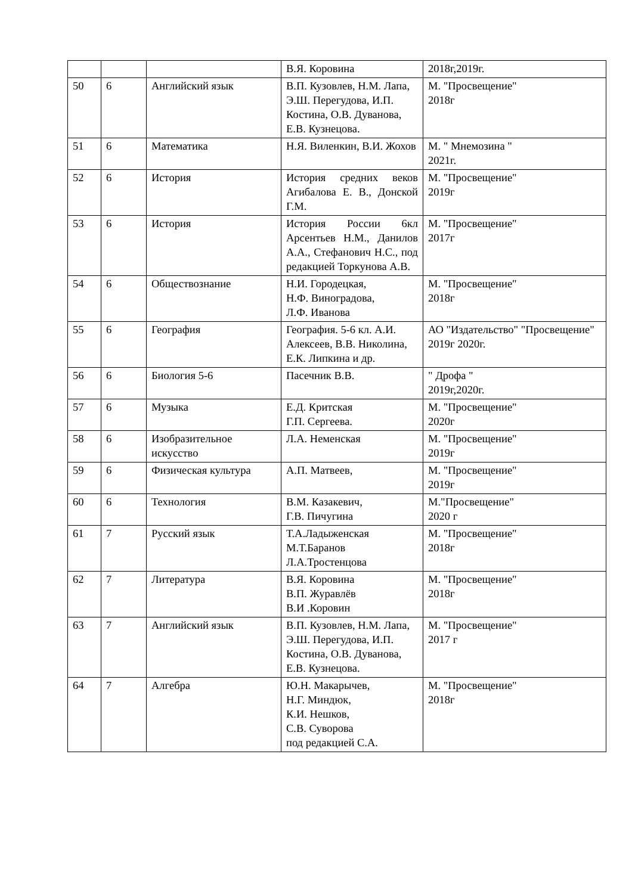| | | | В.Я. Коровина | 2018г,2019г. |
| 50 | 6 | Английский язык | В.П. Кузовлев, Н.М. Лапа, Э.Ш. Перегудова, И.П. Костина, О.В. Дуванова, Е.В. Кузнецова. | М. "Просвещение" 2018г |
| 51 | 6 | Математика | Н.Я. Виленкин, В.И. Жохов | М. " Мнемозина " 2021г. |
| 52 | 6 | История | История средних веков Агибалова Е. В., Донской Г.М. | М. "Просвещение" 2019г |
| 53 | 6 | История | История России 6кл Арсентьев Н.М., Данилов А.А., Стефанович Н.С., под редакцией Торкунова А.В. | М. "Просвещение" 2017г |
| 54 | 6 | Обществознание | Н.И. Городецкая, Н.Ф. Виноградова, Л.Ф. Иванова | М. "Просвещение" 2018г |
| 55 | 6 | География | География. 5-6 кл. А.И. Алексеев, В.В. Николина, Е.К. Липкина и др. | АО "Издательство" "Просвещение" 2019г 2020г. |
| 56 | 6 | Биология 5-6 | Пасечник В.В. | " Дрофа " 2019г,2020г. |
| 57 | 6 | Музыка | Е.Д. Критская Г.П. Сергеева. | М. "Просвещение" 2020г |
| 58 | 6 | Изобразительное искусство | Л.А. Неменская | М. "Просвещение" 2019г |
| 59 | 6 | Физическая культура | А.П. Матвеев, | М. "Просвещение" 2019г |
| 60 | 6 | Технология | В.М. Казакевич, Г.В. Пичугина | М."Просвещение" 2020 г |
| 61 | 7 | Русский язык | Т.А.Ладыженская М.Т.Баранов Л.А.Тростенцова | М. "Просвещение" 2018г |
| 62 | 7 | Литература | В.Я. Коровина В.П. Журавлёв В.И .Коровин | М. "Просвещение" 2018г |
| 63 | 7 | Английский язык | В.П. Кузовлев, Н.М. Лапа, Э.Ш. Перегудова, И.П. Костина, О.В. Дуванова, Е.В. Кузнецова. | М. "Просвещение" 2017 г |
| 64 | 7 | Алгебра | Ю.Н. Макарычев, Н.Г. Миндюк, К.И. Нешков, С.В. Суворова под редакцией С.А. | М. "Просвещение" 2018г |